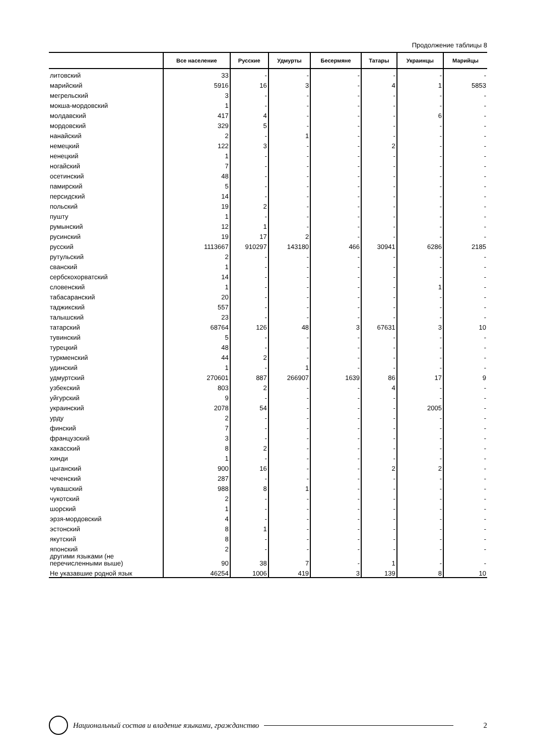Продолжение таблицы 8
| | Все население | Русские | Удмурты | Бесермяне | Татары | Украинцы | Марийцы |
| --- | --- | --- | --- | --- | --- | --- | --- |
| литовский | 33 | - | - | - | - | - | - |
| марийский | 5916 | 16 | 3 | - | 4 | 1 | 5853 |
| мегрельский | 3 | - | - | - | - | - | - |
| мокша-мордовский | 1 | - | - | - | - | - | - |
| молдавский | 417 | 4 | - | - | - | 6 | - |
| мордовский | 329 | 5 | - | - | - | - | - |
| нанайский | 2 | - | 1 | - | - | - | - |
| немецкий | 122 | 3 | - | - | 2 | - | - |
| ненецкий | 1 | - | - | - | - | - | - |
| ногайский | 7 | - | - | - | - | - | - |
| осетинский | 48 | - | - | - | - | - | - |
| памирский | 5 | - | - | - | - | - | - |
| персидский | 14 | - | - | - | - | - | - |
| польский | 19 | 2 | - | - | - | - | - |
| пушту | 1 | - | - | - | - | - | - |
| румынский | 12 | 1 | - | - | - | - | - |
| русинский | 19 | 17 | 2 | - | - | - | - |
| русский | 1113667 | 910297 | 143180 | 466 | 30941 | 6286 | 2185 |
| рутульский | 2 | - | - | - | - | - | - |
| сванский | 1 | - | - | - | - | - | - |
| сербскохорватский | 14 | - | - | - | - | - | - |
| словенский | 1 | - | - | - | - | 1 | - |
| табасаранский | 20 | - | - | - | - | - | - |
| таджикский | 557 | - | - | - | - | - | - |
| талышский | 23 | - | - | - | - | - | - |
| татарский | 68764 | 126 | 48 | 3 | 67631 | 3 | 10 |
| тувинский | 5 | - | - | - | - | - | - |
| турецкий | 48 | - | - | - | - | - | - |
| туркменский | 44 | 2 | - | - | - | - | - |
| удинский | 1 | - | 1 | - | - | - | - |
| удмуртский | 270601 | 887 | 266907 | 1639 | 86 | 17 | 9 |
| узбекский | 803 | 2 | - | - | 4 | - | - |
| уйгурский | 9 | - | - | - | - | - | - |
| украинский | 2078 | 54 | - | - | - | 2005 | - |
| урду | 2 | - | - | - | - | - | - |
| финский | 7 | - | - | - | - | - | - |
| французский | 3 | - | - | - | - | - | - |
| хакасский | 8 | 2 | - | - | - | - | - |
| хинди | 1 | - | - | - | - | - | - |
| цыганский | 900 | 16 | - | - | 2 | 2 | - |
| чеченский | 287 | - | - | - | - | - | - |
| чувашский | 988 | 8 | 1 | - | - | - | - |
| чукотский | 2 | - | - | - | - | - | - |
| шорский | 1 | - | - | - | - | - | - |
| эрзя-мордовский | 4 | - | - | - | - | - | - |
| эстонский | 8 | 1 | - | - | - | - | - |
| якутский | 8 | - | - | - | - | - | - |
| японский | 2 | - | - | - | - | - | - |
| другими языками (не перечисленными выше) | 90 | 38 | 7 | - | 1 | - | - |
| Не указавшие родной язык | 46254 | 1006 | 419 | 3 | 139 | 8 | 10 |
Национальный состав и владение языками, гражданство
2